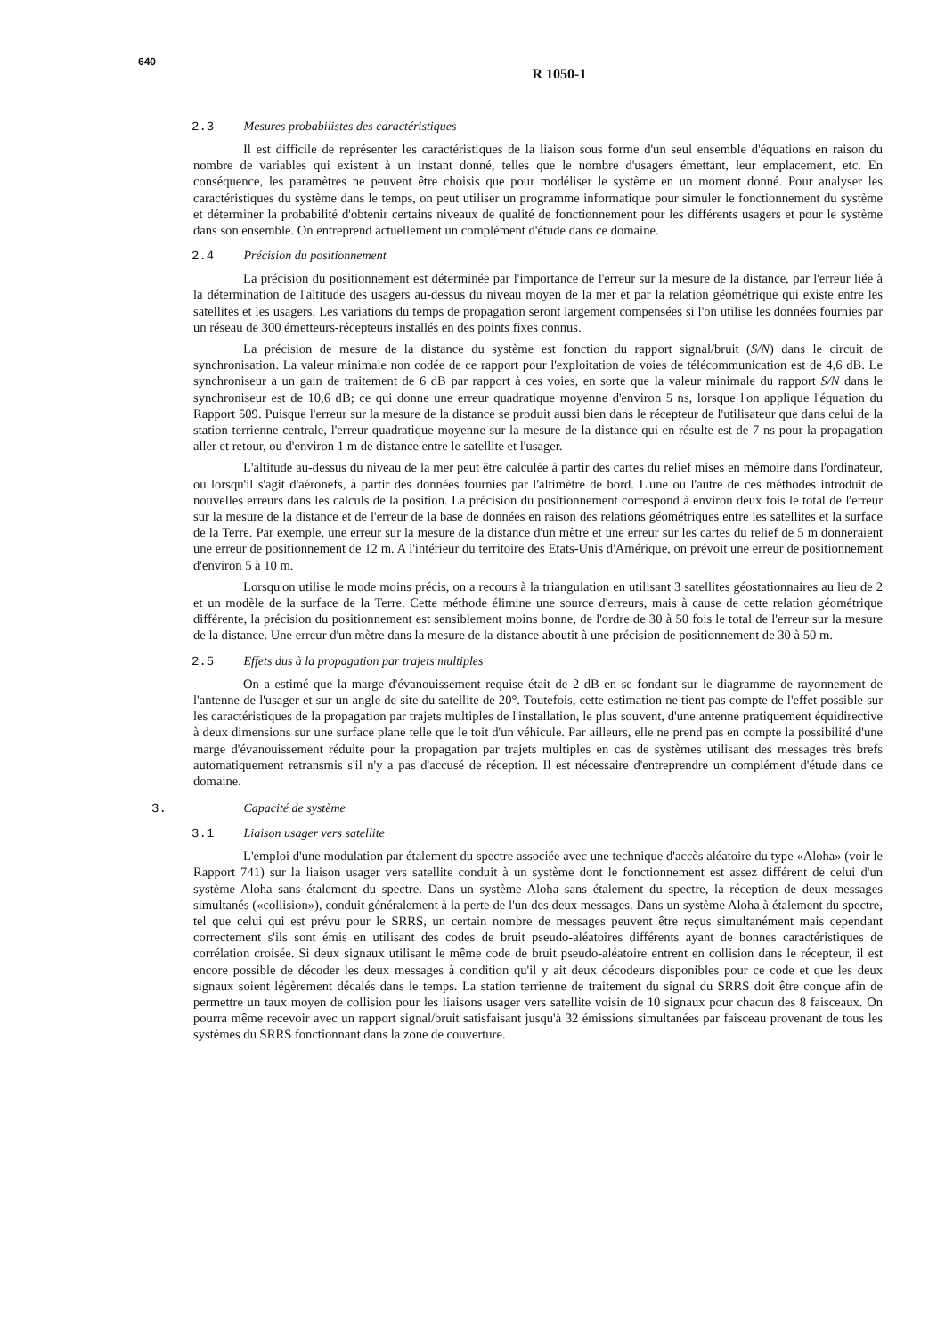640
R 1050-1
2.3 Mesures probabilistes des caractéristiques
Il est difficile de représenter les caractéristiques de la liaison sous forme d'un seul ensemble d'équations en raison du nombre de variables qui existent à un instant donné, telles que le nombre d'usagers émettant, leur emplacement, etc. En conséquence, les paramètres ne peuvent être choisis que pour modéliser le système en un moment donné. Pour analyser les caractéristiques du système dans le temps, on peut utiliser un programme informatique pour simuler le fonctionnement du système et déterminer la probabilité d'obtenir certains niveaux de qualité de fonctionnement pour les différents usagers et pour le système dans son ensemble. On entreprend actuellement un complément d'étude dans ce domaine.
2.4 Précision du positionnement
La précision du positionnement est déterminée par l'importance de l'erreur sur la mesure de la distance, par l'erreur liée à la détermination de l'altitude des usagers au-dessus du niveau moyen de la mer et par la relation géométrique qui existe entre les satellites et les usagers. Les variations du temps de propagation seront largement compensées si l'on utilise les données fournies par un réseau de 300 émetteurs-récepteurs installés en des points fixes connus.
La précision de mesure de la distance du système est fonction du rapport signal/bruit (S/N) dans le circuit de synchronisation. La valeur minimale non codée de ce rapport pour l'exploitation de voies de télécommunication est de 4,6 dB. Le synchroniseur a un gain de traitement de 6 dB par rapport à ces voies, en sorte que la valeur minimale du rapport S/N dans le synchroniseur est de 10,6 dB; ce qui donne une erreur quadratique moyenne d'environ 5 ns, lorsque l'on applique l'équation du Rapport 509. Puisque l'erreur sur la mesure de la distance se produit aussi bien dans le récepteur de l'utilisateur que dans celui de la station terrienne centrale, l'erreur quadratique moyenne sur la mesure de la distance qui en résulte est de 7 ns pour la propagation aller et retour, ou d'environ 1 m de distance entre le satellite et l'usager.
L'altitude au-dessus du niveau de la mer peut être calculée à partir des cartes du relief mises en mémoire dans l'ordinateur, ou lorsqu'il s'agit d'aéronefs, à partir des données fournies par l'altimètre de bord. L'une ou l'autre de ces méthodes introduit de nouvelles erreurs dans les calculs de la position. La précision du positionnement correspond à environ deux fois le total de l'erreur sur la mesure de la distance et de l'erreur de la base de données en raison des relations géométriques entre les satellites et la surface de la Terre. Par exemple, une erreur sur la mesure de la distance d'un mètre et une erreur sur les cartes du relief de 5 m donneraient une erreur de positionnement de 12 m. A l'intérieur du territoire des Etats-Unis d'Amérique, on prévoit une erreur de positionnement d'environ 5 à 10 m.
Lorsqu'on utilise le mode moins précis, on a recours à la triangulation en utilisant 3 satellites géostationnaires au lieu de 2 et un modèle de la surface de la Terre. Cette méthode élimine une source d'erreurs, mais à cause de cette relation géométrique différente, la précision du positionnement est sensiblement moins bonne, de l'ordre de 30 à 50 fois le total de l'erreur sur la mesure de la distance. Une erreur d'un mètre dans la mesure de la distance aboutit à une précision de positionnement de 30 à 50 m.
2.5 Effets dus à la propagation par trajets multiples
On a estimé que la marge d'évanouissement requise était de 2 dB en se fondant sur le diagramme de rayonnement de l'antenne de l'usager et sur un angle de site du satellite de 20°. Toutefois, cette estimation ne tient pas compte de l'effet possible sur les caractéristiques de la propagation par trajets multiples de l'installation, le plus souvent, d'une antenne pratiquement équidirective à deux dimensions sur une surface plane telle que le toit d'un véhicule. Par ailleurs, elle ne prend pas en compte la possibilité d'une marge d'évanouissement réduite pour la propagation par trajets multiples en cas de systèmes utilisant des messages très brefs automatiquement retransmis s'il n'y a pas d'accusé de réception. Il est nécessaire d'entreprendre un complément d'étude dans ce domaine.
3. Capacité de système
3.1 Liaison usager vers satellite
L'emploi d'une modulation par étalement du spectre associée avec une technique d'accès aléatoire du type «Aloha» (voir le Rapport 741) sur la liaison usager vers satellite conduit à un système dont le fonctionnement est assez différent de celui d'un système Aloha sans étalement du spectre. Dans un système Aloha sans étalement du spectre, la réception de deux messages simultanés («collision»), conduit généralement à la perte de l'un des deux messages. Dans un système Aloha à étalement du spectre, tel que celui qui est prévu pour le SRRS, un certain nombre de messages peuvent être reçus simultanément mais cependant correctement s'ils sont émis en utilisant des codes de bruit pseudo-aléatoires différents ayant de bonnes caractéristiques de corrélation croisée. Si deux signaux utilisant le même code de bruit pseudo-aléatoire entrent en collision dans le récepteur, il est encore possible de décoder les deux messages à condition qu'il y ait deux décodeurs disponibles pour ce code et que les deux signaux soient légèrement décalés dans le temps. La station terrienne de traitement du signal du SRRS doit être conçue afin de permettre un taux moyen de collision pour les liaisons usager vers satellite voisin de 10 signaux pour chacun des 8 faisceaux. On pourra même recevoir avec un rapport signal/bruit satisfaisant jusqu'à 32 émissions simultanées par faisceau provenant de tous les systèmes du SRRS fonctionnant dans la zone de couverture.